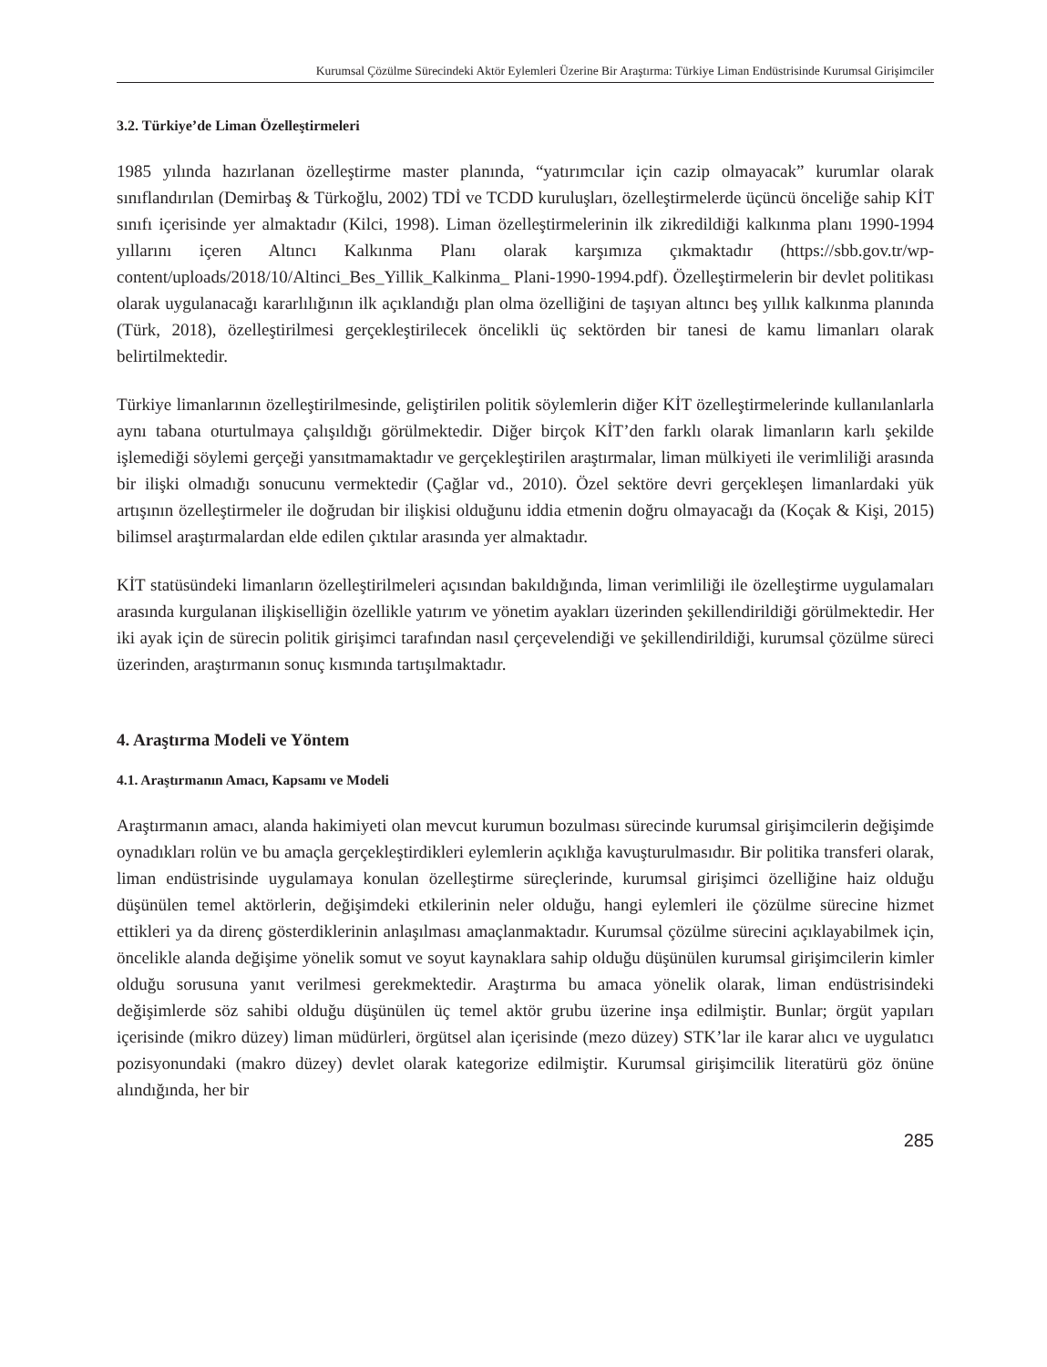Kurumsal Çözülme Sürecindeki Aktör Eylemleri Üzerine Bir Araştırma: Türkiye Liman Endüstrisinde Kurumsal Girişimciler
3.2. Türkiye’de Liman Özelleştirmeleri
1985 yılında hazırlanan özelleştirme master planında, “yatırımcılar için cazip olmayacak” kurumlar olarak sınıflandırılan (Demirbaş & Türkoğlu, 2002) TDİ ve TCDD kuruluşları, özelleştirmelerde üçüncü önceliğe sahip KİT sınıfı içerisinde yer almaktadır (Kilci, 1998). Liman özelleştirmelerinin ilk zikredildiği kalkınma planı 1990-1994 yıllarını içeren Altıncı Kalkınma Planı olarak karşımıza çıkmaktadır (https://sbb.gov.tr/wp-content/uploads/2018/10/Altinci_Bes_Yillik_Kalkinma_ Plani-1990-1994.pdf). Özelleştirmelerin bir devlet politikası olarak uygulanacağı kararlılığının ilk açıklandığı plan olma özelliğini de taşıyan altıncı beş yıllık kalkınma planında (Türk, 2018), özelleştirilmesi gerçekleştirilecek öncelikli üç sektörden bir tanesi de kamu limanları olarak belirtilmektedir.
Türkiye limanlarının özelleştirilmesinde, geliştirilen politik söylemlerin diğer KİT özelleştirmelerinde kullanılanlarla aynı tabana oturtulmaya çalışıldığı görülmektedir. Diğer birçok KİT’den farklı olarak limanların karlı şekilde işlemediği söylemi gerçeği yansıtmamaktadır ve gerçekleştirilen araştırmalar, liman mülkiyeti ile verimliliği arasında bir ilişki olmadığı sonucunu vermektedir (Çağlar vd., 2010). Özel sektöre devri gerçekleşen limanlardaki yük artışının özelleştirmeler ile doğrudan bir ilişkisi olduğunu iddia etmenin doğru olmayacağı da (Koçak & Kişi, 2015) bilimsel araştırmalardan elde edilen çıktılar arasında yer almaktadır.
KİT statüsündeki limanların özelleştirilmeleri açısından bakıldığında, liman verimliliği ile özelleştirme uygulamaları arasında kurgulanan ilişkiselliğin özellikle yatırım ve yönetim ayakları üzerinden şekillendirildiği görülmektedir. Her iki ayak için de sürecin politik girişimci tarafından nasıl çerçevelendiği ve şekillendirildiği, kurumsal çözülme süreci üzerinden, araştırmanın sonuç kısmında tartışılmaktadır.
4. Araştırma Modeli ve Yöntem
4.1. Araştırmanın Amacı, Kapsamı ve Modeli
Araştırmanın amacı, alanda hakimiyeti olan mevcut kurumun bozulması sürecinde kurumsal girişimcilerin değişimde oynadıkları rolün ve bu amaçla gerçekleştirdikleri eylemlerin açıklığa kavuşturulmasıdır. Bir politika transferi olarak, liman endüstrisinde uygulamaya konulan özelleştirme süreçlerinde, kurumsal girişimci özelliğine haiz olduğu düşünülen temel aktörlerin, değişimdeki etkilerinin neler olduğu, hangi eylemleri ile çözülme sürecine hizmet ettikleri ya da direnç gösterdiklerinin anlaşılması amaçlanmaktadır. Kurumsal çözülme sürecini açıklayabilmek için, öncelikle alanda değişime yönelik somut ve soyut kaynaklara sahip olduğu düşünülen kurumsal girişimcilerin kimler olduğu sorusuna yanıt verilmesi gerekmektedir. Araştırma bu amaca yönelik olarak, liman endüstrisindeki değişimlerde söz sahibi olduğu düşünülen üç temel aktör grubu üzerine inşa edilmiştir. Bunlar; örgüt yapıları içerisinde (mikro düzey) liman müdürleri, örgütsel alan içerisinde (mezo düzey) STK’lar ile karar alıcı ve uygulatıcı pozisyonundaki (makro düzey) devlet olarak kategorize edilmiştir. Kurumsal girişimcilik literatürü göz önüne alındığında, her bir
285